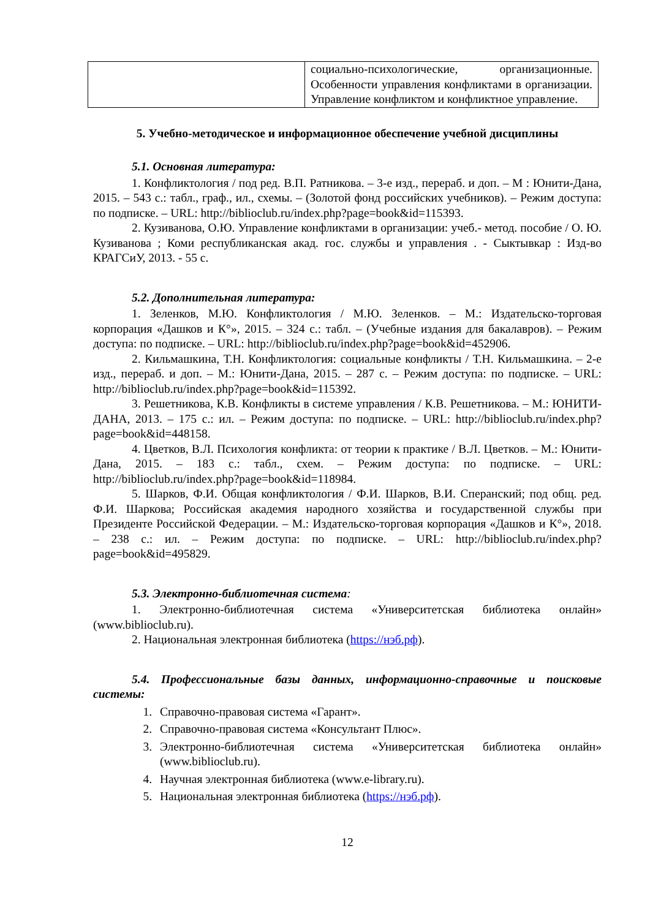| | социально-психологические, организационные. Особенности управления конфликтами в организации. Управление конфликтом и конфликтное управление. |
5. Учебно-методическое и информационное обеспечение учебной дисциплины
5.1. Основная литература:
1. Конфликтология / под ред. В.П. Ратникова. – 3-е изд., перераб. и доп. – М : Юнити-Дана, 2015. – 543 с.: табл., граф., ил., схемы. – (Золотой фонд российских учебников). – Режим доступа: по подписке. – URL: http://biblioclub.ru/index.php?page=book&id=115393.
2. Кузиванова, О.Ю. Управление конфликтами в организации: учеб.- метод. пособие / О. Ю. Кузиванова ; Коми республиканская акад. гос. службы и управления . - Сыктывкар : Изд-во КРАГСиУ, 2013. - 55 с.
5.2. Дополнительная литература:
1. Зеленков, М.Ю. Конфликтология / М.Ю. Зеленков. – М.: Издательско-торговая корпорация «Дашков и К°», 2015. – 324 с.: табл. – (Учебные издания для бакалавров). – Режим доступа: по подписке. – URL: http://biblioclub.ru/index.php?page=book&id=452906.
2. Кильмашкина, Т.Н. Конфликтология: социальные конфликты / Т.Н. Кильмашкина. – 2-е изд., перераб. и доп. – М.: Юнити-Дана, 2015. – 287 с. – Режим доступа: по подписке. – URL: http://biblioclub.ru/index.php?page=book&id=115392.
3. Решетникова, К.В. Конфликты в системе управления / К.В. Решетникова. – М.: ЮНИТИ-ДАНА, 2013. – 175 с.: ил. – Режим доступа: по подписке. – URL: http://biblioclub.ru/index.php?page=book&id=448158.
4. Цветков, В.Л. Психология конфликта: от теории к практике / В.Л. Цветков. – М.: Юнити-Дана, 2015. – 183 с.: табл., схем. – Режим доступа: по подписке. – URL: http://biblioclub.ru/index.php?page=book&id=118984.
5. Шарков, Ф.И. Общая конфликтология / Ф.И. Шарков, В.И. Сперанский; под общ. ред. Ф.И. Шаркова; Российская академия народного хозяйства и государственной службы при Президенте Российской Федерации. – М.: Издательско-торговая корпорация «Дашков и К°», 2018. – 238 с.: ил. – Режим доступа: по подписке. – URL: http://biblioclub.ru/index.php?page=book&id=495829.
5.3. Электронно-библиотечная система:
1. Электронно-библиотечная система «Университетская библиотека онлайн» (www.biblioclub.ru).
2. Национальная электронная библиотека (https://нэб.рф).
5.4. Профессиональные базы данных, информационно-справочные и поисковые системы:
1. Справочно-правовая система «Гарант».
2. Справочно-правовая система «Консультант Плюс».
3. Электронно-библиотечная система «Университетская библиотека онлайн» (www.biblioclub.ru).
4. Научная электронная библиотека (www.e-library.ru).
5. Национальная электронная библиотека (https://нэб.рф).
12